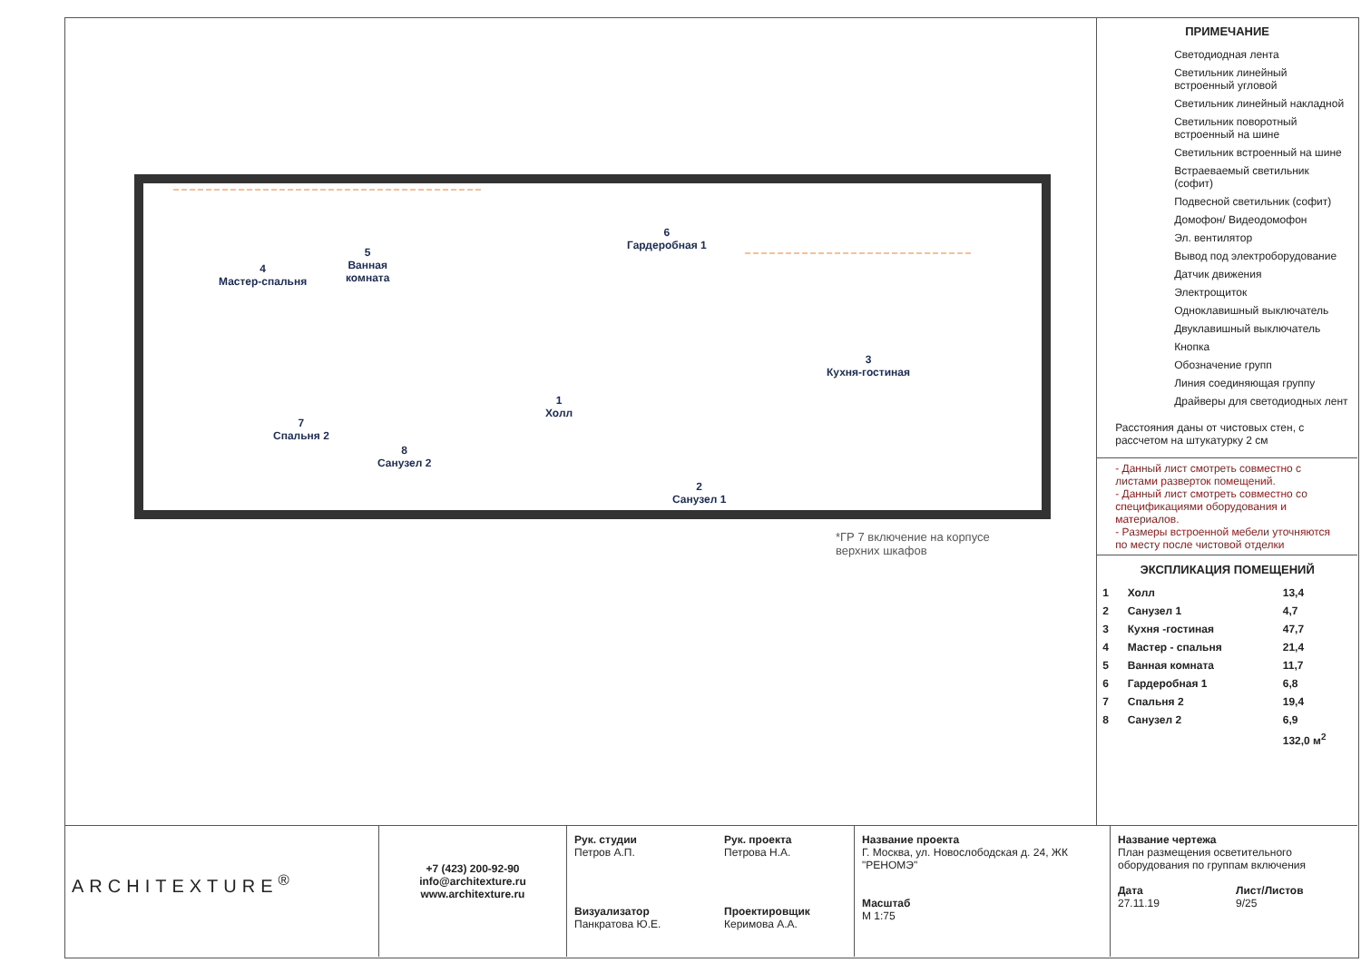4
Мастер-спальня
5
Ванная
комната
6
Гардеробная 1
3
Кухня-гостиная
1
Холл
7
Спальня 2
8
Санузел 2
2
Санузел 1
*ГР 7 включение на корпусе
верхних шкафов
ПРИМЕЧАНИЕ
Светодиодная лента
Светильник линейный встроенный угловой
Светильник линейный накладной
Светильник поворотный встроенный на шине
Светильник встроенный на шине
Встраеваемый светильник (софит)
Подвесной светильник (софит)
Домофон/ Видеодомофон
Эл. вентилятор
Вывод под электроборудование
Датчик движения
Электрощиток
Одноклавишный выключатель
Двуклавишный выключатель
Кнопка
Обозначение групп
Линия соединяющая группу
Драйверы для светодиодных лент
Расстояния даны от чистовых стен, с рассчетом на штукатурку 2 см
- Данный лист смотреть совместно с листами разверток помещений.
- Данный лист смотреть совместно со спецификациями оборудования и материалов.
- Размеры встроенной мебели уточняются по месту после чистовой отделки
ЭКСПЛИКАЦИЯ ПОМЕЩЕНИЙ
| 1 | Холл | 13,4 |
| 2 | Санузел 1 | 4,7 |
| 3 | Кухня -гостиная | 47,7 |
| 4 | Мастер - спальня | 21,4 |
| 5 | Ванная комната | 11,7 |
| 6 | Гардеробная 1 | 6,8 |
| 7 | Спальня 2 | 19,4 |
| 8 | Санузел 2 | 6,9 |
| | | 132,0 м<sup>2</sup> |
ARCHITEXTURE<sup>®</sup>
+7 (423) 200-92-90
info@architexture.ru
www.architexture.ru
Рук. студии
Петров А.П.
Рук. проекта
Петрова Н.А.
Визуализатор
Панкратова Ю.Е.
Проектировщик
Керимова А.А.
Название проекта
Г. Москва, ул. Новослободская д. 24, ЖК "РЕНОМЭ"
Масштаб
М 1:75
Название чертежа
План размещения осветительного оборудования по группам включения
Дата 27.11.19 Лист/Листов 9/25